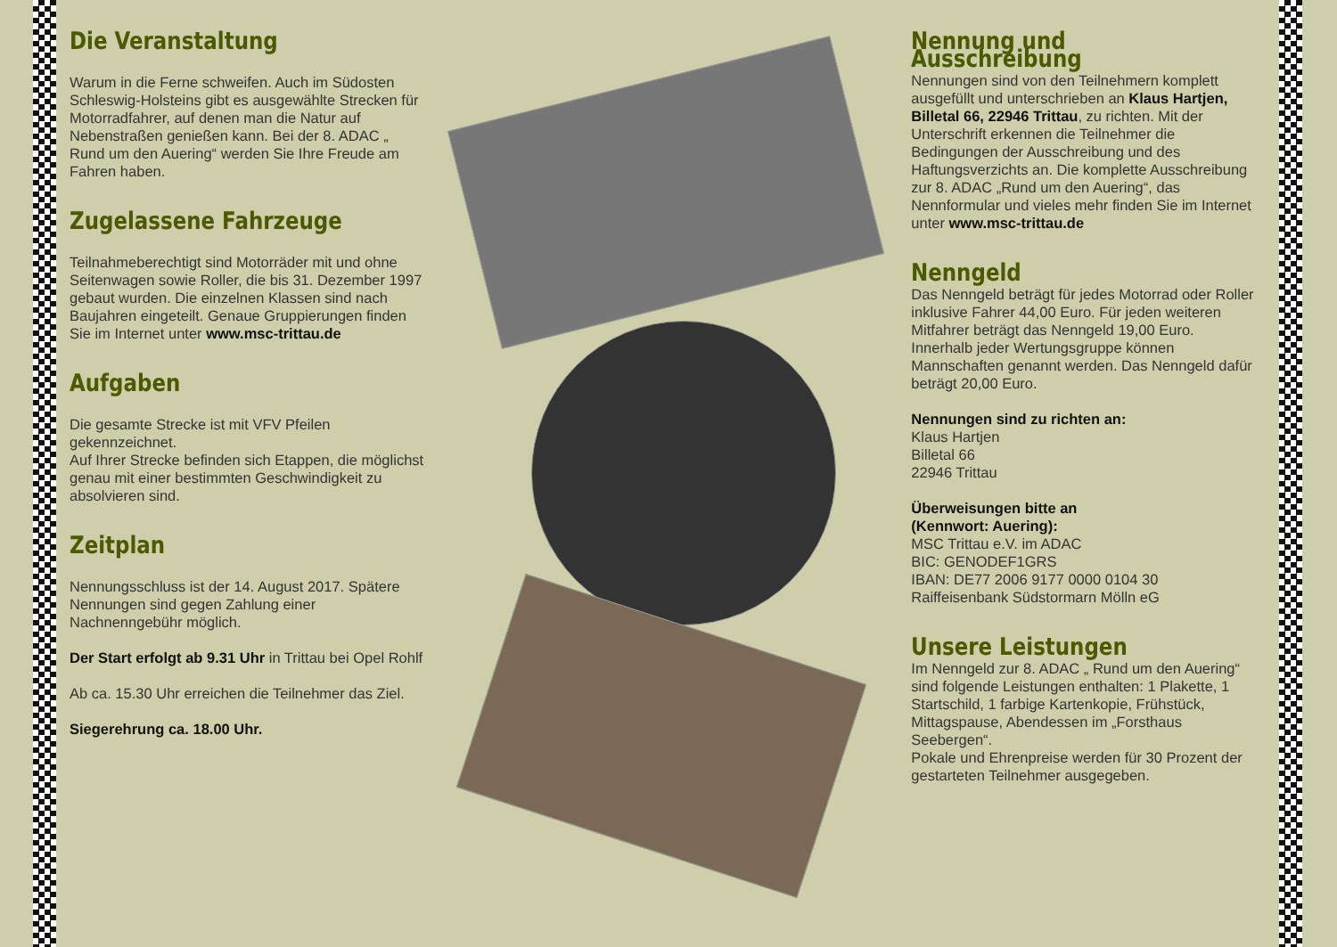Die Veranstaltung
Warum in die Ferne schweifen. Auch im Südosten Schleswig-Holsteins gibt es ausgewählte Strecken für Motorradfahrer, auf denen man die Natur auf Nebenstraßen genießen kann. Bei der 8. ADAC „ Rund um den Auering“ werden Sie Ihre Freude am Fahren haben.
Zugelassene Fahrzeuge
Teilnahmeberechtigt sind Motorräder mit und ohne Seitenwagen sowie Roller, die bis 31. Dezember 1997 gebaut wurden. Die einzelnen Klassen sind nach Baujahren eingeteilt. Genaue Gruppierungen finden Sie im Internet unter www.msc-trittau.de
Aufgaben
Die gesamte Strecke ist mit VFV Pfeilen gekennzeichnet.
Auf Ihrer Strecke befinden sich Etappen, die möglichst genau mit einer bestimmten Geschwindigkeit zu absolvieren sind.
Zeitplan
Nennungsschluss ist der 14. August 2017. Spätere Nennungen sind gegen Zahlung einer Nachnenngebühr möglich.
Der Start erfolgt ab 9.31 Uhr in Trittau bei Opel Rohlf
Ab ca. 15.30 Uhr erreichen die Teilnehmer das Ziel.
Siegerehrung ca. 18.00 Uhr.
Nennung und Ausschreibung
Nennungen sind von den Teilnehmern komplett ausgefüllt und unterschrieben an Klaus Hartjen, Billetal 66, 22946 Trittau, zu richten. Mit der Unterschrift erkennen die Teilnehmer die Bedingungen der Ausschreibung und des Haftungsverzichts an. Die komplette Ausschreibung zur 8. ADAC „Rund um den Auering“, das Nennformular und vieles mehr finden Sie im Internet unter www.msc-trittau.de
Nenngeld
Das Nenngeld beträgt für jedes Motorrad oder Roller inklusive Fahrer 44,00 Euro. Für jeden weiteren Mitfahrer beträgt das Nenngeld 19,00 Euro. Innerhalb jeder Wertungsgruppe können Mannschaften genannt werden. Das Nenngeld dafür beträgt 20,00 Euro.
Nennungen sind zu richten an:
Klaus Hartjen
Billetal 66
22946 Trittau
Überweisungen bitte an
(Kennwort: Auering):
MSC Trittau e.V. im ADAC
BIC: GENODEF1GRS
IBAN: DE77 2006 9177 0000 0104 30
Raiffeisenbank Südstormarn Mölln eG
Unsere Leistungen
Im Nenngeld zur 8. ADAC „ Rund um den Auering“ sind folgende Leistungen enthalten: 1 Plakette, 1 Startschild, 1 farbige Kartenkopie, Frühstück, Mittagspause, Abendessen im „Forsthaus Seebergen“.
Pokale und Ehrenpreise werden für 30 Prozent der gestarteten Teilnehmer ausgegeben.